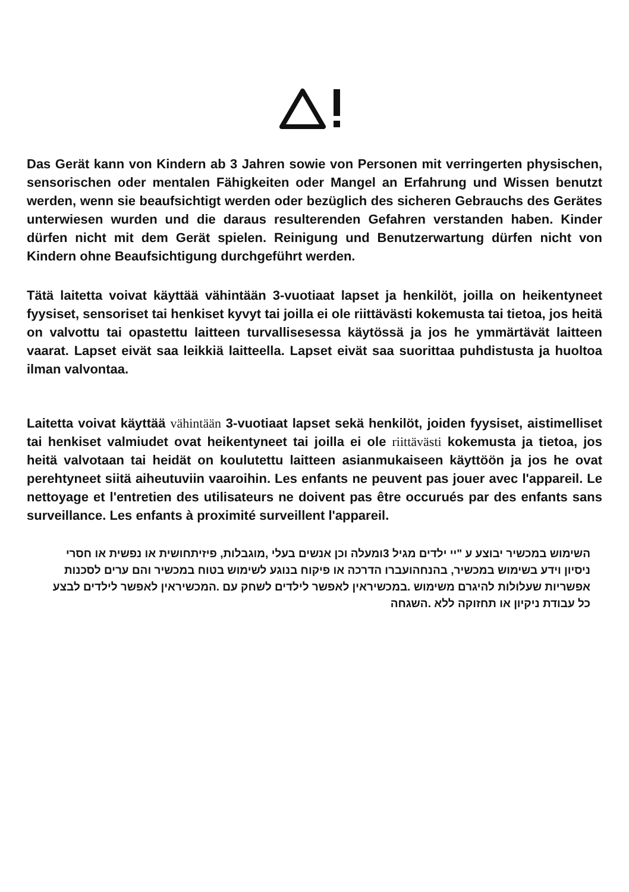Das Gerät kann von Kindern ab 3 Jahren sowie von Personen mit verringerten physischen, sensorischen oder mentalen Fähigkeiten oder Mangel an Erfahrung und Wissen benutzt werden, wenn sie beaufsichtigt werden oder bezüglich des sicheren Gebrauchs des Gerätes unterwiesen wurden und die daraus resulterenden Gefahren verstanden haben. Kinder dürfen nicht mit dem Gerät spielen. Reinigung und Benutzerwartung dürfen nicht von Kindern ohne Beaufsichtigung durchgeführt werden.
Tätä laitetta voivat käyttää vähintään 3-vuotiaat lapset ja henkilöt, joilla on heikentyneet fyysiset, sensoriset tai henkiset kyvyt tai joilla ei ole riittävästi kokemusta tai tietoa, jos heitä on valvottu tai opastettu laitteen turvallisesessa käytössä ja jos he ymmärtävät laitteen vaarat. Lapset eivät saa leikkiä laitteella. Lapset eivät saa suorittaa puhdistusta ja huoltoa ilman valvontaa.
Laitetta voivat käyttää vähintään 3-vuotiaat lapset sekä henkilöt, joiden fyysiset, aistimelliset tai henkiset valmiudet ovat heikentyneet tai joilla ei ole riittävästi kokemusta ja tietoa, jos heitä valvotaan tai heidät on koulutettu laitteen asianmukaiseen käyttöön ja jos he ovat perehtyneet siitä aiheutuviin vaaroihin. Les enfants ne peuvent pas jouer avec l'appareil. Le nettoyage et l'entretien des utilisateurs ne doivent pas être occurués par des enfants sans surveillance. Les enfants à proximité surveillent l'appareil.
השימוש במכשיר יבוצע ע "יי ילדים מגיל 3ומעלה וכן אנשים בעלי ,מוגבלות, פיזיתחושית או נפשית או חסרי ניסיון וידע בשימוש במכשיר, בהנחהועברו הדרכה או פיקוח בנוגע לשימוש בטוח במכשיר והם ערים לסכנות אפשריות שעלולות להיגרם משימוש .במכשיראין לאפשר לילדים לשחק עם .המכשיראין לאפשר לילדים לבצע כל עבודת ניקיון או תחזוקה ללא .השגחה